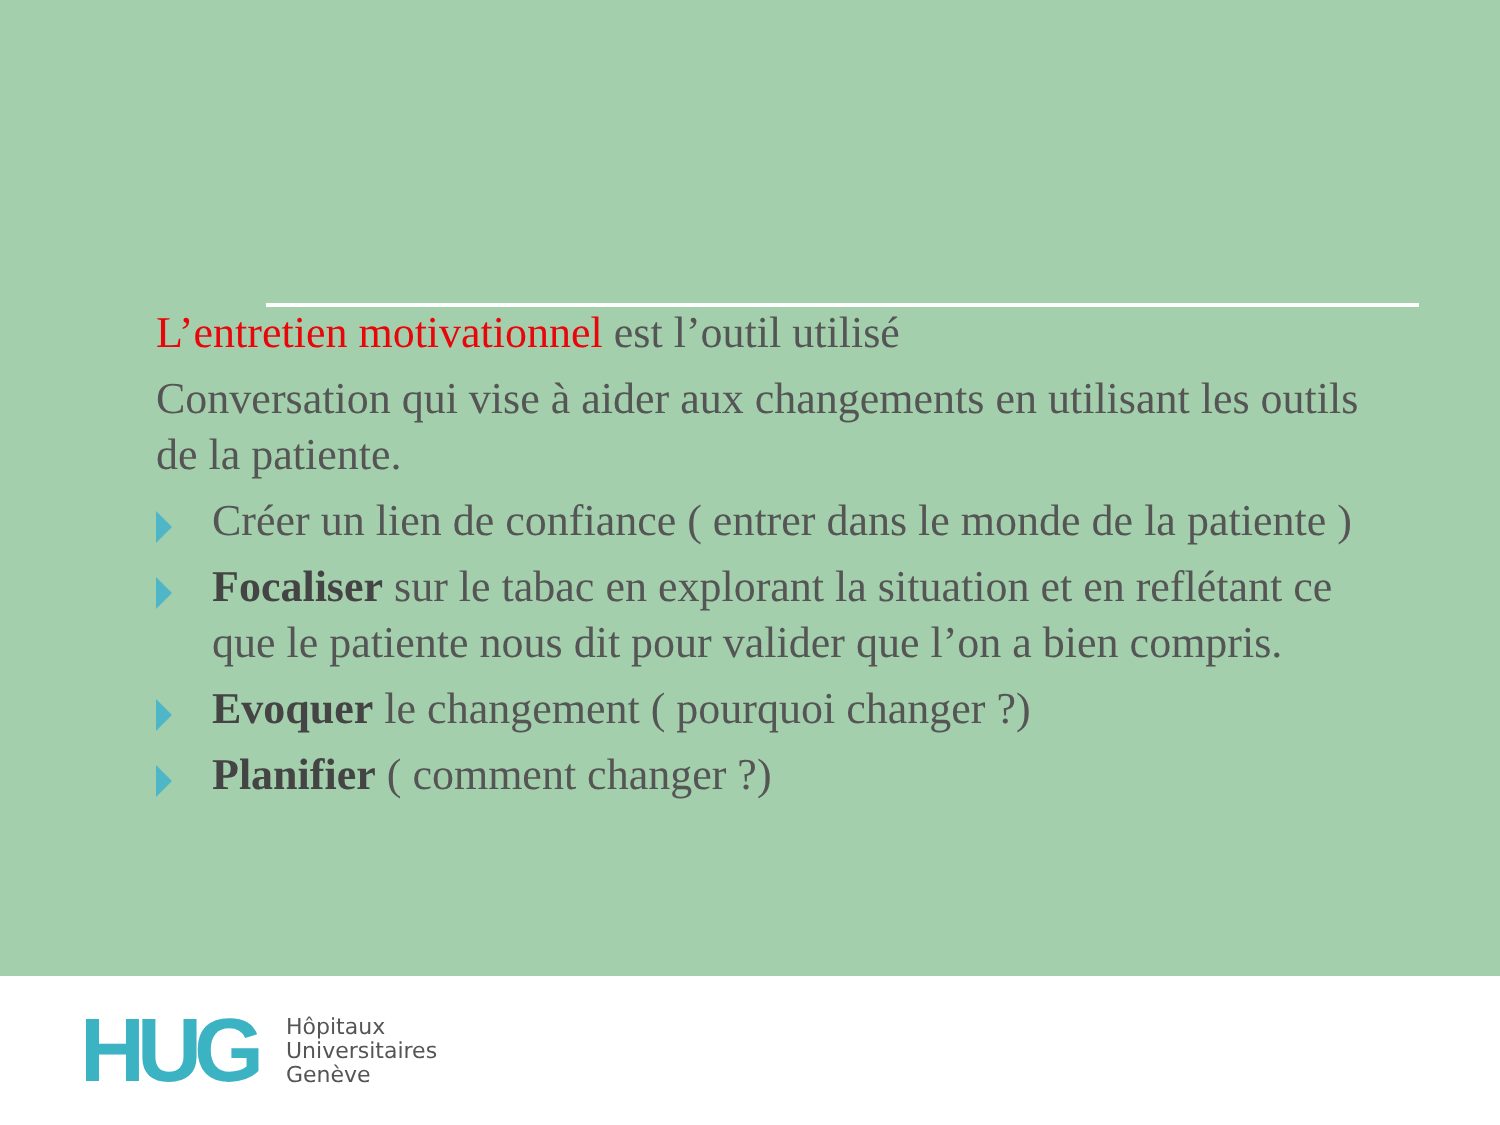L’entretien motivationnel est l’outil utilisé
Conversation qui vise à aider aux changements en utilisant les outils de la patiente.
Créer un lien de confiance ( entrer dans le monde de la patiente )
Focaliser sur le tabac en explorant la situation et en reflétant ce que le patiente nous dit pour valider que l’on a bien compris.
Evoquer le changement ( pourquoi changer ?)
Planifier ( comment changer ?)
HUG
Hôpitaux
Universitaires
Genève